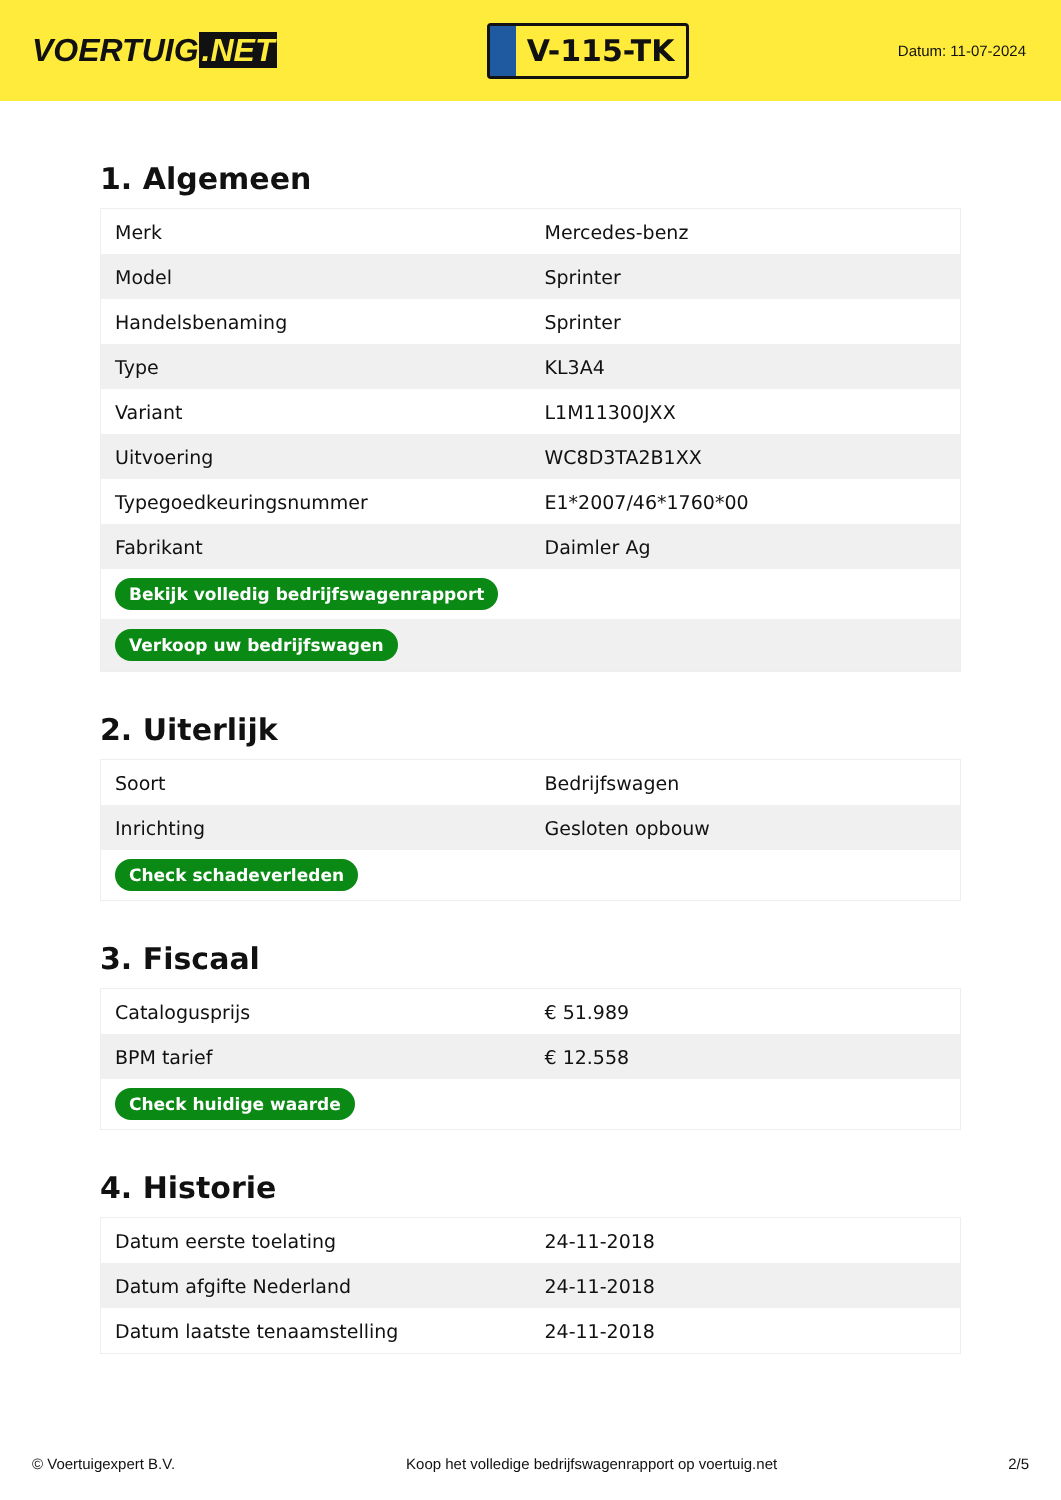VOERTUIG.NET
V-115-TK
Datum: 11-07-2024
1. Algemeen
| Merk | Mercedes-benz |
| Model | Sprinter |
| Handelsbenaming | Sprinter |
| Type | KL3A4 |
| Variant | L1M11300JXX |
| Uitvoering | WC8D3TA2B1XX |
| Typegoedkeuringsnummer | E1*2007/46*1760*00 |
| Fabrikant | Daimler Ag |
| Bekijk volledig bedrijfswagenrapport | |
| Verkoop uw bedrijfswagen | |
2. Uiterlijk
| Soort | Bedrijfswagen |
| Inrichting | Gesloten opbouw |
| Check schadeverleden | |
3. Fiscaal
| Catalogusprijs | € 51.989 |
| BPM tarief | € 12.558 |
| Check huidige waarde | |
4. Historie
| Datum eerste toelating | 24-11-2018 |
| Datum afgifte Nederland | 24-11-2018 |
| Datum laatste tenaamstelling | 24-11-2018 |
© Voertuigexpert B.V. Koop het volledige bedrijfswagenrapport op voertuig.net 2/5